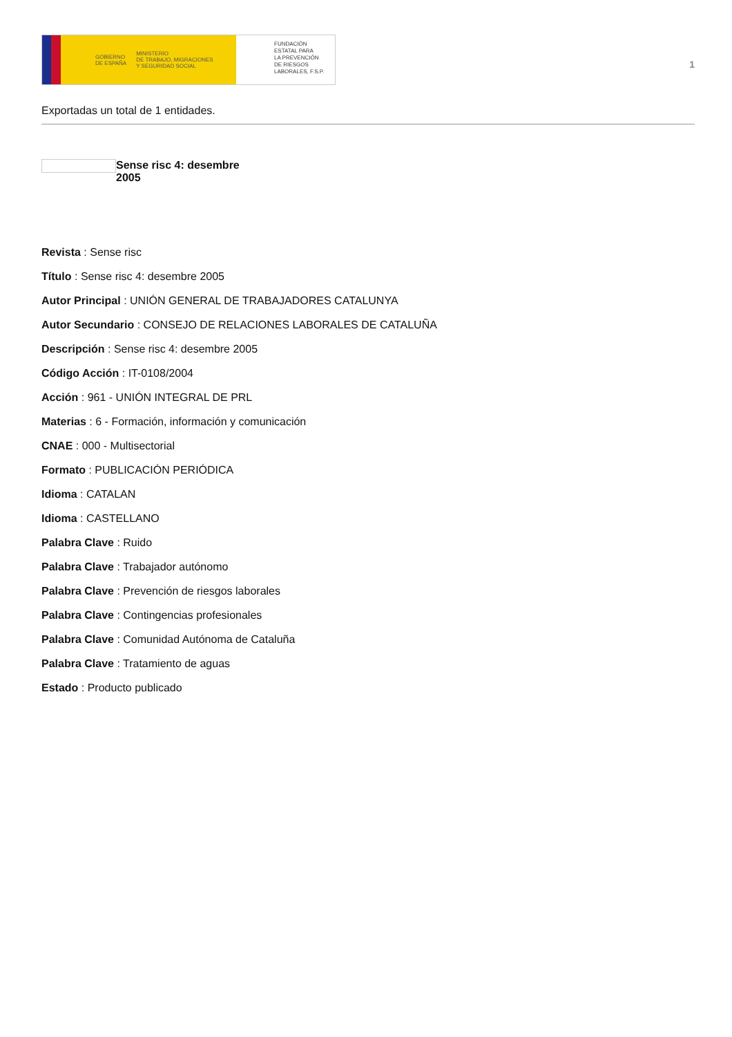GOBIERNO
DE ESPAÑA MINISTERIO
DE TRABAJO, MIGRACIONES
Y SEGURIDAD SOCIAL
FUNDACIÓN
ESTATAL PARA
LA PREVENCIÓN
DE RIESGOS
LABORALES, F.S.P.
1
Exportadas un total de 1 entidades.
Sense risc 4: desembre 2005
Revista : Sense risc
Título : Sense risc 4: desembre 2005
Autor Principal : UNIÓN GENERAL DE TRABAJADORES CATALUNYA
Autor Secundario : CONSEJO DE RELACIONES LABORALES DE CATALUÑA
Descripción : Sense risc 4: desembre 2005
Código Acción : IT-0108/2004
Acción : 961 - UNIÓN INTEGRAL DE PRL
Materias : 6 - Formación, información y comunicación
CNAE : 000 - Multisectorial
Formato : PUBLICACIÓN PERIÓDICA
Idioma : CATALAN
Idioma : CASTELLANO
Palabra Clave : Ruido
Palabra Clave : Trabajador autónomo
Palabra Clave : Prevención de riesgos laborales
Palabra Clave : Contingencias profesionales
Palabra Clave : Comunidad Autónoma de Cataluña
Palabra Clave : Tratamiento de aguas
Estado : Producto publicado